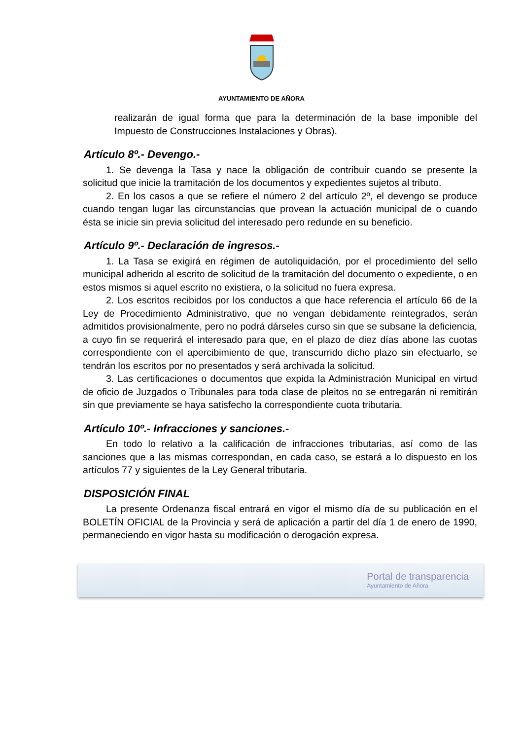AYUNTAMIENTO DE AÑORA
realizarán de igual forma que para la determinación de la base imponible del Impuesto de Construcciones Instalaciones y Obras).
Artículo 8º.- Devengo.-
1. Se devenga la Tasa y nace la obligación de contribuir cuando se presente la solicitud que inicie la tramitación de los documentos y expedientes sujetos al tributo.
2. En los casos a que se refiere el número 2 del artículo 2º, el devengo se produce cuando tengan lugar las circunstancias que provean la actuación municipal de o cuando ésta se inicie sin previa solicitud del interesado pero redunde en su beneficio.
Artículo 9º.- Declaración de ingresos.-
1. La Tasa se exigirá en régimen de autoliquidación, por el procedimiento del sello municipal adherido al escrito de solicitud de la tramitación del documento o expediente, o en estos mismos si aquel escrito no existiera, o la solicitud no fuera expresa.
2. Los escritos recibidos por los conductos a que hace referencia el artículo 66 de la Ley de Procedimiento Administrativo, que no vengan debidamente reintegrados, serán admitidos provisionalmente, pero no podrá dárseles curso sin que se subsane la deficiencia, a cuyo fin se requerirá el interesado para que, en el plazo de diez días abone las cuotas correspondiente con el apercibimiento de que, transcurrido dicho plazo sin efectuarlo, se tendrán los escritos por no presentados y será archivada la solicitud.
3. Las certificaciones o documentos que expida la Administración Municipal en virtud de oficio de Juzgados o Tribunales para toda clase de pleitos no se entregarán ni remitirán sin que previamente se haya satisfecho la correspondiente cuota tributaria.
Artículo 10º.- Infracciones y sanciones.-
En todo lo relativo a la calificación de infracciones tributarias, así como de las sanciones que a las mismas correspondan, en cada caso, se estará a lo dispuesto en los artículos 77 y siguientes de la Ley General tributaria.
DISPOSICIÓN FINAL
La presente Ordenanza fiscal entrará en vigor el mismo día de su publicación en el BOLETÍN OFICIAL de la Provincia y será de aplicación a partir del día 1 de enero de 1990, permaneciendo en vigor hasta su modificación o derogación expresa.
Portal de transparencia
Ayuntamiento de Añora